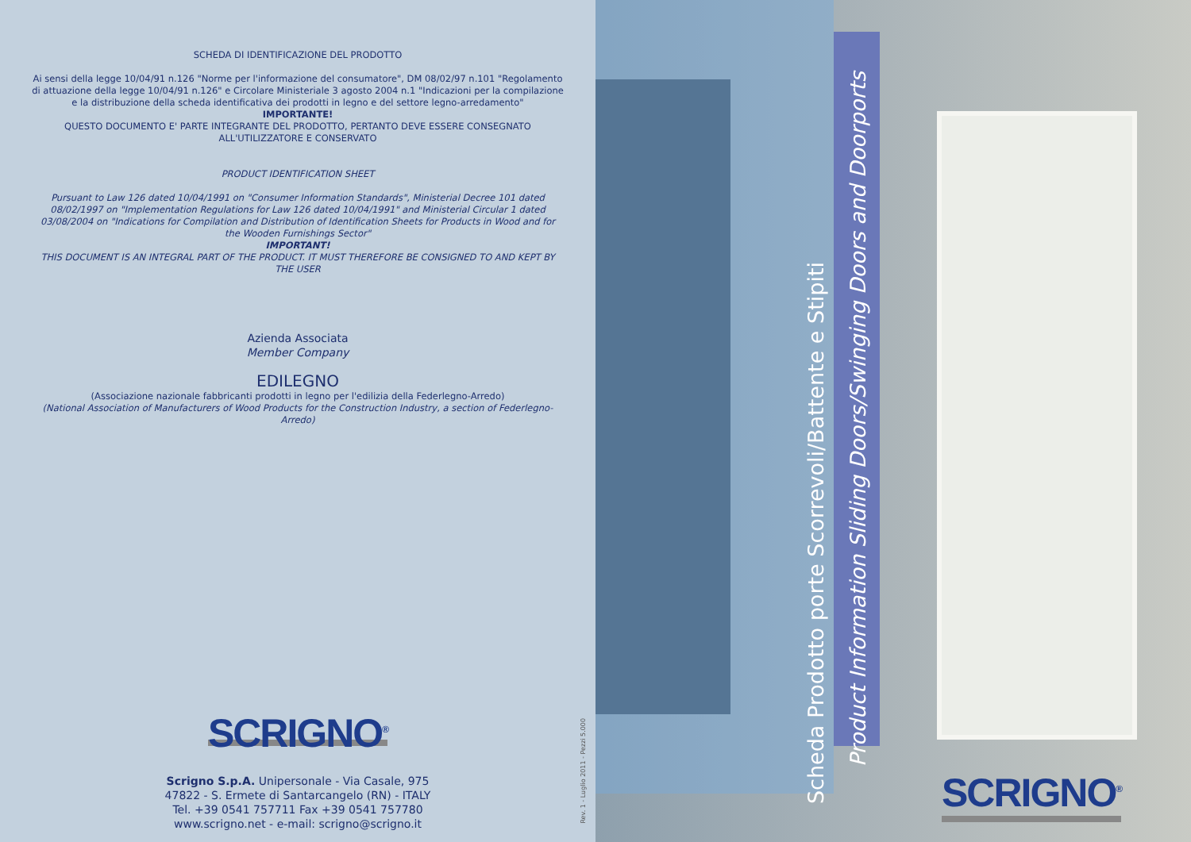SCHEDA DI IDENTIFICAZIONE DEL PRODOTTO
Ai sensi della legge 10/04/91 n.126 "Norme per l'informazione del consumatore", DM 08/02/97 n.101 "Regolamento di attuazione della legge 10/04/91 n.126" e Circolare Ministeriale 3 agosto 2004 n.1 "Indicazioni per la compilazione e la distribuzione della scheda identificativa dei prodotti in legno e del settore legno-arredamento"
IMPORTANTE!
QUESTO DOCUMENTO E' PARTE INTEGRANTE DEL PRODOTTO, PERTANTO DEVE ESSERE CONSEGNATO ALL'UTILIZZATORE E CONSERVATO
PRODUCT IDENTIFICATION SHEET
Pursuant to Law 126 dated 10/04/1991 on "Consumer Information Standards", Ministerial Decree 101 dated 08/02/1997 on "Implementation Regulations for Law 126 dated 10/04/1991" and Ministerial Circular 1 dated 03/08/2004 on "Indications for Compilation and Distribution of Identification Sheets for Products in Wood and for the Wooden Furnishings Sector"
IMPORTANT!
THIS DOCUMENT IS AN INTEGRAL PART OF THE PRODUCT. IT MUST THEREFORE BE CONSIGNED TO AND KEPT BY THE USER
Azienda Associata
Member Company
EDILEGNO
(Associazione nazionale fabbricanti prodotti in legno per l'edilizia della Federlegno-Arredo)
(National Association of Manufacturers of Wood Products for the Construction Industry, a section of Federlegno-Arredo)
SCRIGNO<sup>®</sup>
Scrigno S.p.A. Unipersonale - Via Casale, 975
47822 - S. Ermete di Santarcangelo (RN) - ITALY
Tel. +39 0541 757711 Fax +39 0541 757780
www.scrigno.net - e-mail: scrigno@scrigno.it
Rev. 1 - Luglio 2011 - Pezzi 5.000
Scheda Prodotto porte Scorrevoli/Battente e Stipiti
Product Information Sliding Doors/Swinging Doors and Doorports
SCRIGNO<sup>®</sup>